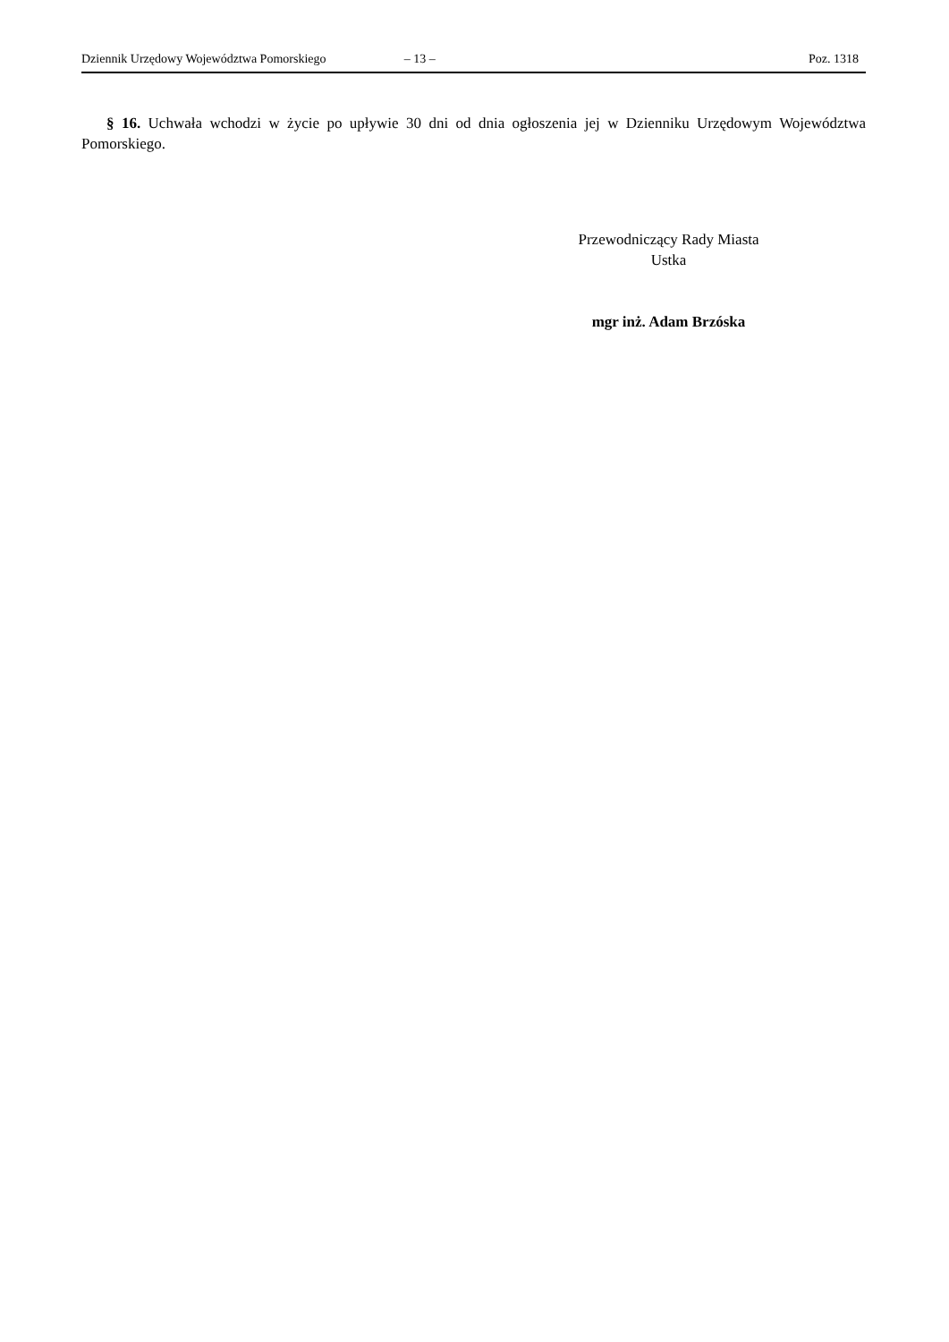Dziennik Urzędowy Województwa Pomorskiego – 13 – Poz. 1318
§ 16. Uchwała wchodzi w życie po upływie 30 dni od dnia ogłoszenia jej w Dzienniku Urzędowym Województwa Pomorskiego.
Przewodniczący Rady Miasta
Ustka
mgr inż. Adam Brzóska